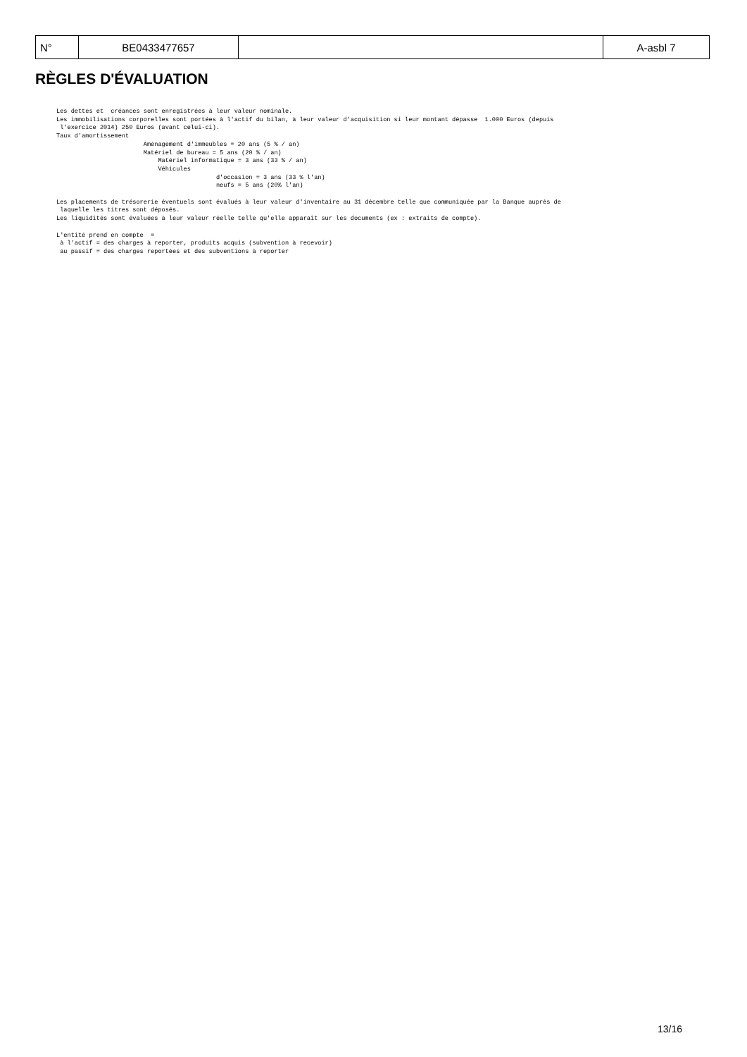| N° | BE0433477657 | | A-asbl 7 |
RÈGLES D'ÉVALUATION
Les dettes et  créances sont enregistrées à leur valeur nominale.
Les immobilisations corporelles sont portées à l'actif du bilan, à leur valeur d'acquisition si leur montant dépasse  1.000 Euros (depuis
 l'exercice 2014) 250 Euros (avant celui-ci).
Taux d'amortissement
                        Aménagement d'immeubles = 20 ans (5 % / an)
                        Matériel de bureau = 5 ans (20 % / an)
                            Matériel informatique = 3 ans (33 % / an)
                            Véhicules
                                            d'occasion = 3 ans (33 % l'an)
                                            neufs = 5 ans (20% l'an)

Les placements de trésorerie éventuels sont évalués à leur valeur d'inventaire au 31 décembre telle que communiquée par la Banque auprès de
 laquelle les titres sont déposés.
Les liquidités sont évaluées à leur valeur réelle telle qu'elle apparaît sur les documents (ex : extraits de compte).

L'entité prend en compte  =
 à l'actif = des charges à reporter, produits acquis (subvention à recevoir)
 au passif = des charges reportées et des subventions à reporter
13/16